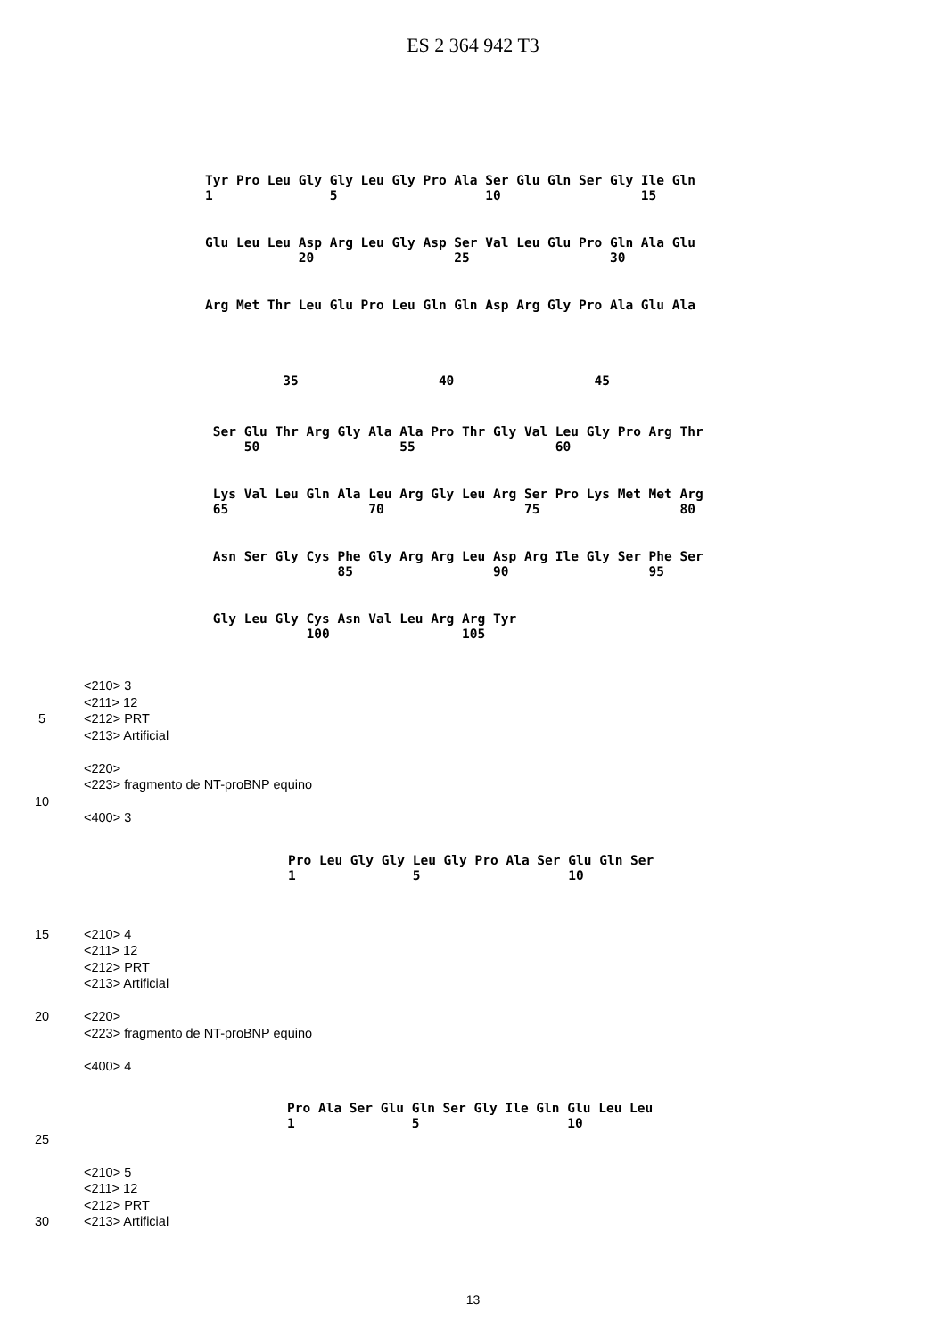ES 2 364 942 T3
Tyr Pro Leu Gly Gly Leu Gly Pro Ala Ser Glu Gln Ser Gly Ile Gln
1               5                   10                  15
Glu Leu Leu Asp Arg Leu Gly Asp Ser Val Leu Glu Pro Gln Ala Glu
            20                  25                  30
Arg Met Thr Leu Glu Pro Leu Gln Gln Asp Arg Gly Pro Ala Glu Ala
          35                  40                  45
 Ser Glu Thr Arg Gly Ala Ala Pro Thr Gly Val Leu Gly Pro Arg Thr
     50                  55                  60
 Lys Val Leu Gln Ala Leu Arg Gly Leu Arg Ser Pro Lys Met Met Arg
 65                  70                  75                  80
 Asn Ser Gly Cys Phe Gly Arg Arg Leu Asp Arg Ile Gly Ser Phe Ser
                 85                  90                  95
 Gly Leu Gly Cys Asn Val Leu Arg Arg Tyr
             100                 105
<210> 3
<211> 12
5 <212> PRT
<213> Artificial
<220>
<223> fragmento de NT-proBNP equino
10
<400> 3
Pro Leu Gly Gly Leu Gly Pro Ala Ser Glu Gln Ser
1               5                   10
15 <210> 4
<211> 12
<212> PRT
<213> Artificial
20 <220>
<223> fragmento de NT-proBNP equino
<400> 4
Pro Ala Ser Glu Gln Ser Gly Ile Gln Glu Leu Leu
1               5                   10
25
<210> 5
<211> 12
<212> PRT
30 <213> Artificial
13